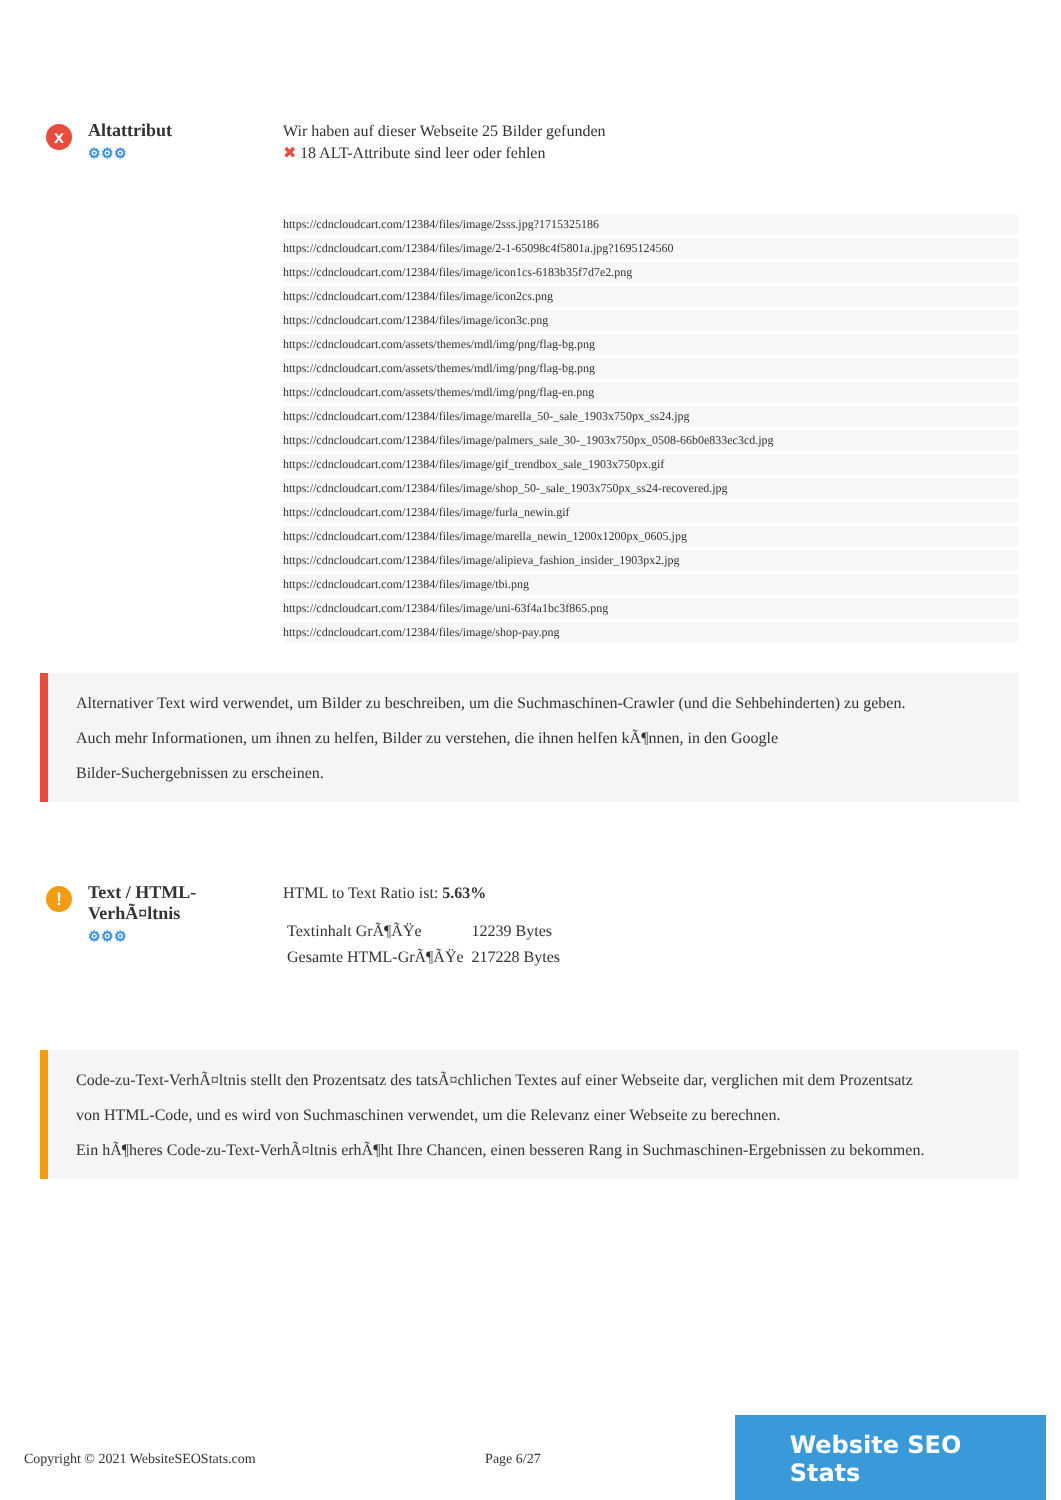x
Altattribut
⚙⚙⚙
Wir haben auf dieser Webseite 25 Bilder gefunden
✖ 18 ALT-Attribute sind leer oder fehlen
https://cdncloudcart.com/12384/files/image/2sss.jpg?1715325186
https://cdncloudcart.com/12384/files/image/2-1-65098c4f5801a.jpg?1695124560
https://cdncloudcart.com/12384/files/image/icon1cs-6183b35f7d7e2.png
https://cdncloudcart.com/12384/files/image/icon2cs.png
https://cdncloudcart.com/12384/files/image/icon3c.png
https://cdncloudcart.com/assets/themes/mdl/img/png/flag-bg.png
https://cdncloudcart.com/assets/themes/mdl/img/png/flag-bg.png
https://cdncloudcart.com/assets/themes/mdl/img/png/flag-en.png
https://cdncloudcart.com/12384/files/image/marella_50-_sale_1903x750px_ss24.jpg
https://cdncloudcart.com/12384/files/image/palmers_sale_30-_1903x750px_0508-66b0e833ec3cd.jpg
https://cdncloudcart.com/12384/files/image/gif_trendbox_sale_1903x750px.gif
https://cdncloudcart.com/12384/files/image/shop_50-_sale_1903x750px_ss24-recovered.jpg
https://cdncloudcart.com/12384/files/image/furla_newin.gif
https://cdncloudcart.com/12384/files/image/marella_newin_1200x1200px_0605.jpg
https://cdncloudcart.com/12384/files/image/alipieva_fashion_insider_1903px2.jpg
https://cdncloudcart.com/12384/files/image/tbi.png
https://cdncloudcart.com/12384/files/image/uni-63f4a1bc3f865.png
https://cdncloudcart.com/12384/files/image/shop-pay.png
Alternativer Text wird verwendet, um Bilder zu beschreiben, um die Suchmaschinen-Crawler (und die Sehbehinderten) zu geben.
Auch mehr Informationen, um ihnen zu helfen, Bilder zu verstehen, die ihnen helfen kÃ¶nnen, in den Google
Bilder-Suchergebnissen zu erscheinen.
!
Text / HTML-VerhÃ¤ltnis
⚙⚙⚙
HTML to Text Ratio ist: 5.63%
| Textinhalt GrÃ¶ÃŸe | 12239 Bytes |
| Gesamte HTML-GrÃ¶ÃŸe | 217228 Bytes |
Code-zu-Text-VerhÃ¤ltnis stellt den Prozentsatz des tatsÃ¤chlichen Textes auf einer Webseite dar, verglichen mit dem Prozentsatz
von HTML-Code, und es wird von Suchmaschinen verwendet, um die Relevanz einer Webseite zu berechnen.
Ein hÃ¶heres Code-zu-Text-VerhÃ¤ltnis erhÃ¶ht Ihre Chancen, einen besseren Rang in Suchmaschinen-Ergebnissen zu bekommen.
Copyright © 2021 WebsiteSEOStats.com Page 6/27
Website SEO Stats